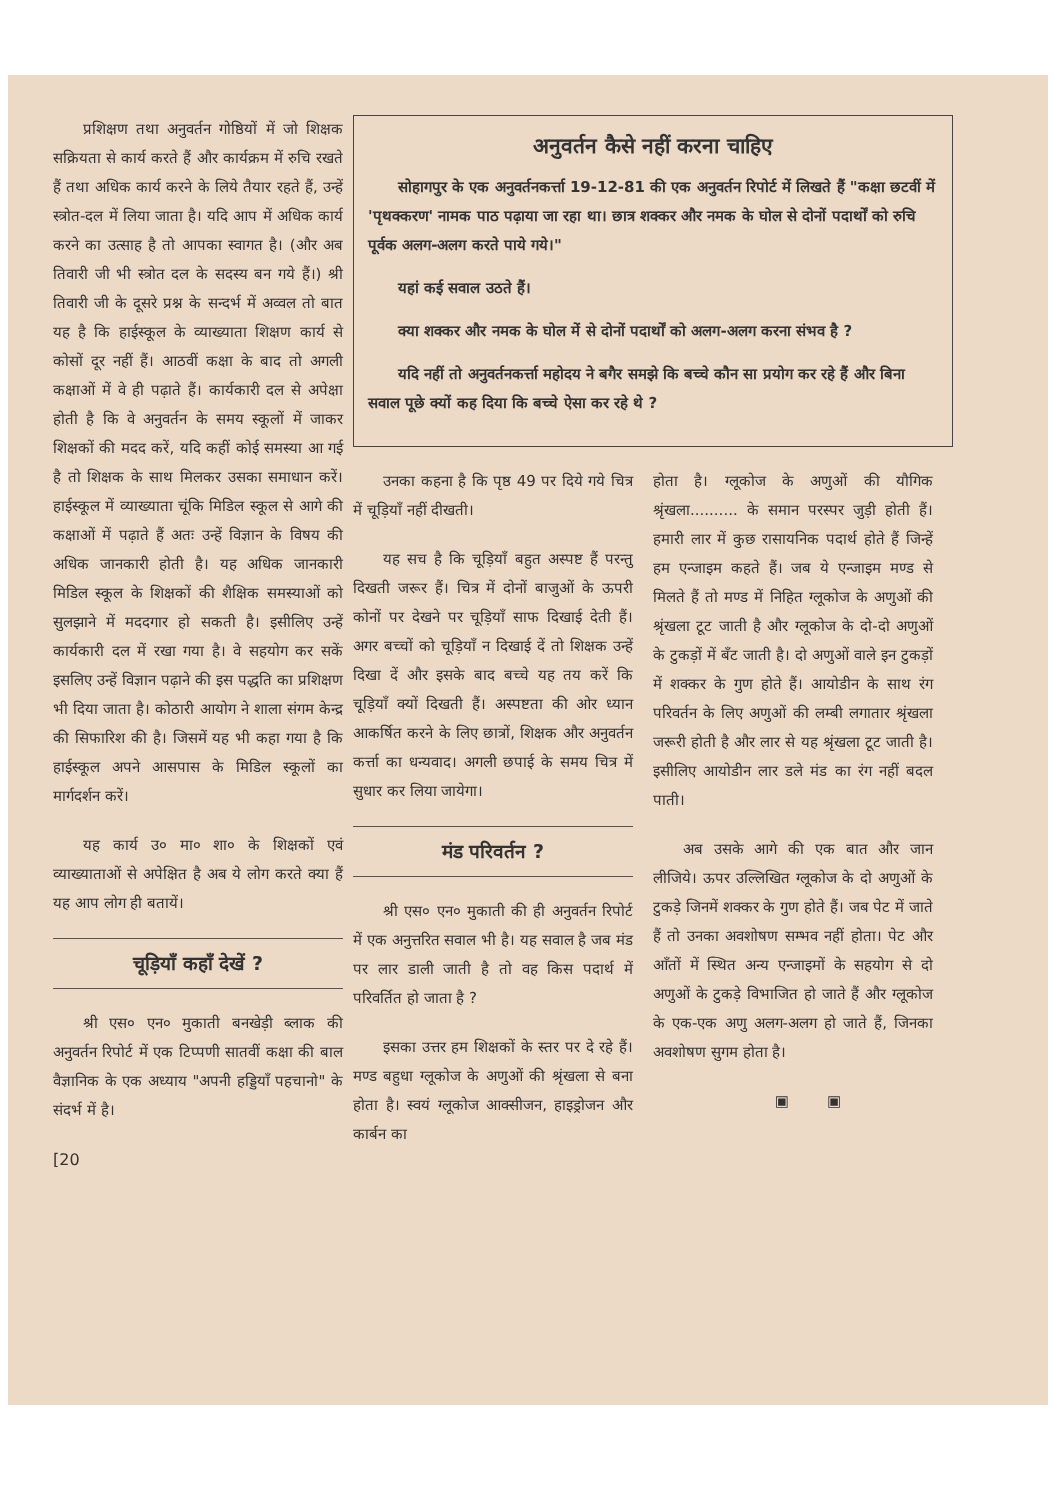प्रशिक्षण तथा अनुवर्तन गोष्ठियों में जो शिक्षक सक्रियता से कार्य करते हैं और कार्यक्रम में रुचि रखते हैं तथा अधिक कार्य करने के लिये तैयार रहते हैं, उन्हें स्त्रोत-दल में लिया जाता है। यदि आप में अधिक कार्य करने का उत्साह है तो आपका स्वागत है। (और अब तिवारी जी भी स्त्रोत दल के सदस्य बन गये हैं।) श्री तिवारी जी के दूसरे प्रश्न के सन्दर्भ में अव्वल तो बात यह है कि हाईस्कूल के व्याख्याता शिक्षण कार्य से कोसों दूर नहीं हैं। आठवीं कक्षा के बाद तो अगली कक्षाओं में वे ही पढ़ाते हैं। कार्यकारी दल से अपेक्षा होती है कि वे अनुवर्तन के समय स्कूलों में जाकर शिक्षकों की मदद करें, यदि कहीं कोई समस्या आ गई है तो शिक्षक के साथ मिलकर उसका समाधान करें। हाईस्कूल में व्याख्याता चूंकि मिडिल स्कूल से आगे की कक्षाओं में पढ़ाते हैं अतः उन्हें विज्ञान के विषय की अधिक जानकारी होती है। यह अधिक जानकारी मिडिल स्कूल के शिक्षकों की शैक्षिक समस्याओं को सुलझाने में मददगार हो सकती है। इसीलिए उन्हें कार्यकारी दल में रखा गया है। वे सहयोग कर सकें इसलिए उन्हें विज्ञान पढ़ाने की इस पद्धति का प्रशिक्षण भी दिया जाता है। कोठारी आयोग ने शाला संगम केन्द्र की सिफारिश की है। जिसमें यह भी कहा गया है कि हाईस्कूल अपने आसपास के मिडिल स्कूलों का मार्गदर्शन करें।
यह कार्य उ० मा० शा० के शिक्षकों एवं व्याख्याताओं से अपेक्षित है अब ये लोग करते क्या हैं यह आप लोग ही बतायें।
चूड़ियाँ कहाँ देखें ?
श्री एस० एन० मुकाती बनखेड़ी ब्लाक की अनुवर्तन रिपोर्ट में एक टिप्पणी सातवीं कक्षा की बाल वैज्ञानिक के एक अध्याय "अपनी हड्डियाँ पहचानो" के संदर्भ में है।
[20
अनुवर्तन कैसे नहीं करना चाहिए
सोहागपुर के एक अनुवर्तनकर्त्ता 19-12-81 की एक अनुवर्तन रिपोर्ट में लिखते हैं "कक्षा छटवीं में 'पृथक्करण' नामक पाठ पढ़ाया जा रहा था। छात्र शक्कर और नमक के घोल से दोनों पदार्थों को रुचि पूर्वक अलग-अलग करते पाये गये।"
यहां कई सवाल उठते हैं।
क्या शक्कर और नमक के घोल में से दोनों पदार्थों को अलग-अलग करना संभव है ?
यदि नहीं तो अनुवर्तनकर्त्ता महोदय ने बगैर समझे कि बच्चे कौन सा प्रयोग कर रहे हैं और बिना सवाल पूछे क्यों कह दिया कि बच्चे ऐसा कर रहे थे ?
उनका कहना है कि पृष्ठ 49 पर दिये गये चित्र में चूड़ियाँ नहीं दीखती।
यह सच है कि चूड़ियाँ बहुत अस्पष्ट हैं परन्तु दिखती जरूर हैं। चित्र में दोनों बाजुओं के ऊपरी कोनों पर देखने पर चूड़ियाँ साफ दिखाई देती हैं। अगर बच्चों को चूड़ियाँ न दिखाई दें तो शिक्षक उन्हें दिखा दें और इसके बाद बच्चे यह तय करें कि चूड़ियाँ क्यों दिखती हैं। अस्पष्टता की ओर ध्यान आकर्षित करने के लिए छात्रों, शिक्षक और अनुवर्तन कर्त्ता का धन्यवाद। अगली छपाई के समय चित्र में सुधार कर लिया जायेगा।
मंड परिवर्तन ?
श्री एस० एन० मुकाती की ही अनुवर्तन रिपोर्ट में एक अनुत्तरित सवाल भी है। यह सवाल है जब मंड पर लार डाली जाती है तो वह किस पदार्थ में परिवर्तित हो जाता है ?
इसका उत्तर हम शिक्षकों के स्तर पर दे रहे हैं। मण्ड बहुधा ग्लूकोज के अणुओं की श्रृंखला से बना होता है। स्वयं ग्लूकोज आक्सीजन, हाइड्रोजन और कार्बन का
होता है। ग्लूकोज के अणुओं की यौगिक श्रृंखला.......... के समान परस्पर जुड़ी होती हैं। हमारी लार में कुछ रासायनिक पदार्थ होते हैं जिन्हें हम एन्जाइम कहते हैं। जब ये एन्जाइम मण्ड से मिलते हैं तो मण्ड में निहित ग्लूकोज के अणुओं की श्रृंखला टूट जाती है और ग्लूकोज के दो-दो अणुओं के टुकड़ों में बँट जाती है। दो अणुओं वाले इन टुकड़ों में शक्कर के गुण होते हैं। आयोडीन के साथ रंग परिवर्तन के लिए अणुओं की लम्बी लगातार श्रृंखला जरूरी होती है और लार से यह श्रृंखला टूट जाती है। इसीलिए आयोडीन लार डले मंड का रंग नहीं बदल पाती।
अब उसके आगे की एक बात और जान लीजिये। ऊपर उल्लिखित ग्लूकोज के दो अणुओं के टुकड़े जिनमें शक्कर के गुण होते हैं। जब पेट में जाते हैं तो उनका अवशोषण सम्भव नहीं होता। पेट और आँतों में स्थित अन्य एन्जाइमों के सहयोग से दो अणुओं के टुकड़े विभाजित हो जाते हैं और ग्लूकोज के एक-एक अणु अलग-अलग हो जाते हैं, जिनका अवशोषण सुगम होता है।
▣ ▣